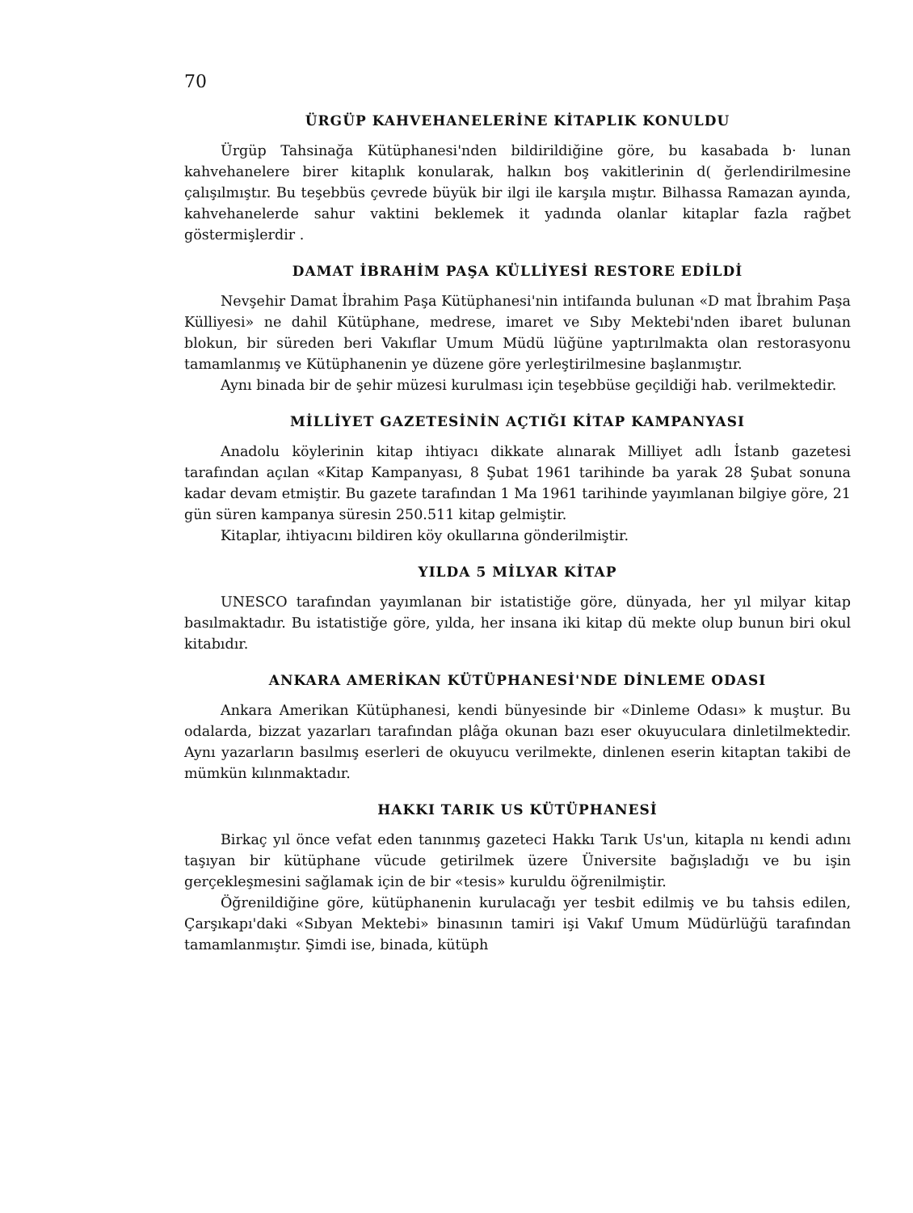70
ÜRGÜP KAHVEHANELERİNE KİTAPLIK KONULDU
Ürgüp Tahsinağa Kütüphanesi'nden bildirildiğine göre, bu kasabada b· lunan kahvehanelere birer kitaplık konularak, halkın boş vakitlerinin d( ğerlendirilmesine çalışılmıştır. Bu teşebbüs çevrede büyük bir ilgi ile karşıla mıştır. Bilhassa Ramazan ayında, kahvehanelerde sahur vaktini beklemek it yadında olanlar kitaplar fazla rağbet göstermişlerdir .
DAMAT İBRAHİM PAŞA KÜLLİYESİ RESTORE EDİLDİ
Nevşehir Damat İbrahim Paşa Kütüphanesi'nin intifaında bulunan «D mat İbrahim Paşa Külliyesi» ne dahil Kütüphane, medrese, imaret ve Sıby Mektebi'nden ibaret bulunan blokun, bir süreden beri Vakıflar Umum Müdü lüğüne yaptırılmakta olan restorasyonu tamamlanmış ve Kütüphanenin ye düzene göre yerleştirilmesine başlanmıştır.
Aynı binada bir de şehir müzesi kurulması için teşebbüse geçildiği hab. verilmektedir.
MİLLİYET GAZETESİNİN AÇTIĞI KİTAP KAMPANYASI
Anadolu köylerinin kitap ihtiyacı dikkate alınarak Milliyet adlı İstanb gazetesi tarafından açılan «Kitap Kampanyası, 8 Şubat 1961 tarihinde ba yarak 28 Şubat sonuna kadar devam etmiştir. Bu gazete tarafından 1 Ma 1961 tarihinde yayımlanan bilgiye göre, 21 gün süren kampanya süresin 250.511 kitap gelmiştir.
Kitaplar, ihtiyacını bildiren köy okullarına gönderilmiştir.
YILDA 5 MİLYAR KİTAP
UNESCO tarafından yayımlanan bir istatistiğe göre, dünyada, her yıl milyar kitap basılmaktadır. Bu istatistiğe göre, yılda, her insana iki kitap dü mekte olup bunun biri okul kitabıdır.
ANKARA AMERİKAN KÜTÜPHANESİ'NDE DİNLEME ODASI
Ankara Amerikan Kütüphanesi, kendi bünyesinde bir «Dinleme Odası» k muştur. Bu odalarda, bizzat yazarları tarafından plâğa okunan bazı eser okuyuculara dinletilmektedir. Aynı yazarların basılmış eserleri de okuyucu verilmekte, dinlenen eserin kitaptan takibi de mümkün kılınmaktadır.
HAKKI TARIK US KÜTÜPHANESİ
Birkaç yıl önce vefat eden tanınmış gazeteci Hakkı Tarık Us'un, kitapla nı kendi adını taşıyan bir kütüphane vücude getirilmek üzere Üniversite bağışladığı ve bu işin gerçekleşmesini sağlamak için de bir «tesis» kuruldu öğrenilmiştir.
Öğrenildiğine göre, kütüphanenin kurulacağı yer tesbit edilmiş ve bu tahsis edilen, Çarşıkapı'daki «Sıbyan Mektebi» binasının tamiri işi Vakıf Umum Müdürlüğü tarafından tamamlanmıştır. Şimdi ise, binada, kütüph